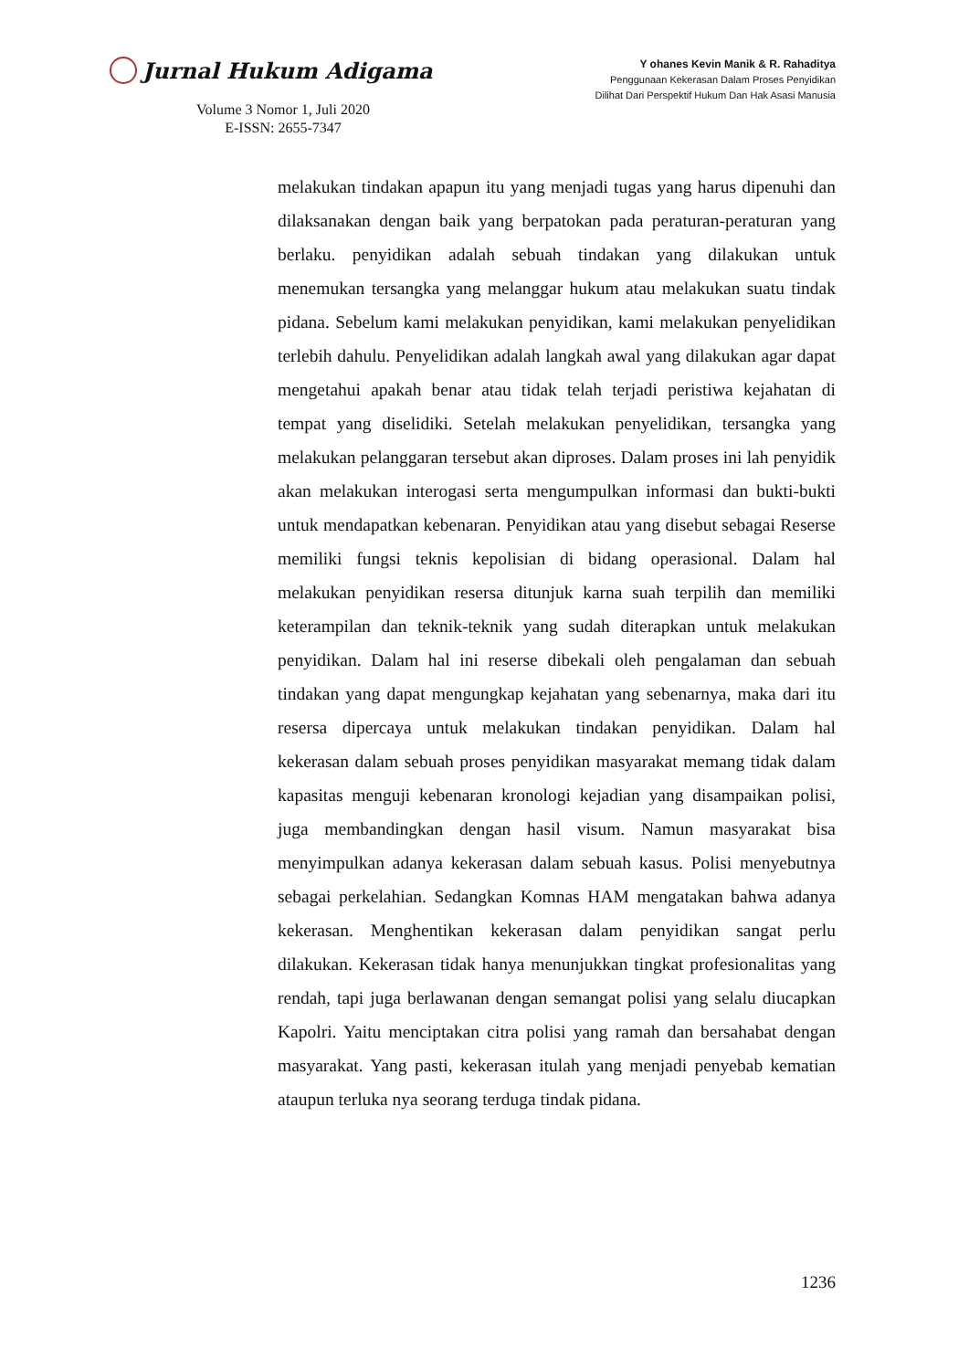Jurnal Hukum Adigama
Volume 3 Nomor 1, Juli 2020
E-ISSN: 2655-7347
Y ohanes Kevin Manik & R. Rahaditya
Penggunaan Kekerasan Dalam Proses Penyidikan
Dilihat Dari Perspektif Hukum Dan Hak Asasi Manusia
melakukan tindakan apapun itu yang menjadi tugas yang harus dipenuhi dan dilaksanakan dengan baik yang berpatokan pada peraturan-peraturan yang berlaku. penyidikan adalah sebuah tindakan yang dilakukan untuk menemukan tersangka yang melanggar hukum atau melakukan suatu tindak pidana. Sebelum kami melakukan penyidikan, kami melakukan penyelidikan terlebih dahulu. Penyelidikan adalah langkah awal yang dilakukan agar dapat mengetahui apakah benar atau tidak telah terjadi peristiwa kejahatan di tempat yang diselidiki. Setelah melakukan penyelidikan, tersangka yang melakukan pelanggaran tersebut akan diproses. Dalam proses ini lah penyidik akan melakukan interogasi serta mengumpulkan informasi dan bukti-bukti untuk mendapatkan kebenaran. Penyidikan atau yang disebut sebagai Reserse memiliki fungsi teknis kepolisian di bidang operasional. Dalam hal melakukan penyidikan resersa ditunjuk karna suah terpilih dan memiliki keterampilan dan teknik-teknik yang sudah diterapkan untuk melakukan penyidikan. Dalam hal ini reserse dibekali oleh pengalaman dan sebuah tindakan yang dapat mengungkap kejahatan yang sebenarnya, maka dari itu resersa dipercaya untuk melakukan tindakan penyidikan. Dalam hal kekerasan dalam sebuah proses penyidikan masyarakat memang tidak dalam kapasitas menguji kebenaran kronologi kejadian yang disampaikan polisi, juga membandingkan dengan hasil visum. Namun masyarakat bisa menyimpulkan adanya kekerasan dalam sebuah kasus. Polisi menyebutnya sebagai perkelahian. Sedangkan Komnas HAM mengatakan bahwa adanya kekerasan. Menghentikan kekerasan dalam penyidikan sangat perlu dilakukan. Kekerasan tidak hanya menunjukkan tingkat profesionalitas yang rendah, tapi juga berlawanan dengan semangat polisi yang selalu diucapkan Kapolri. Yaitu menciptakan citra polisi yang ramah dan bersahabat dengan masyarakat. Yang pasti, kekerasan itulah yang menjadi penyebab kematian ataupun terluka nya seorang terduga tindak pidana.
1236